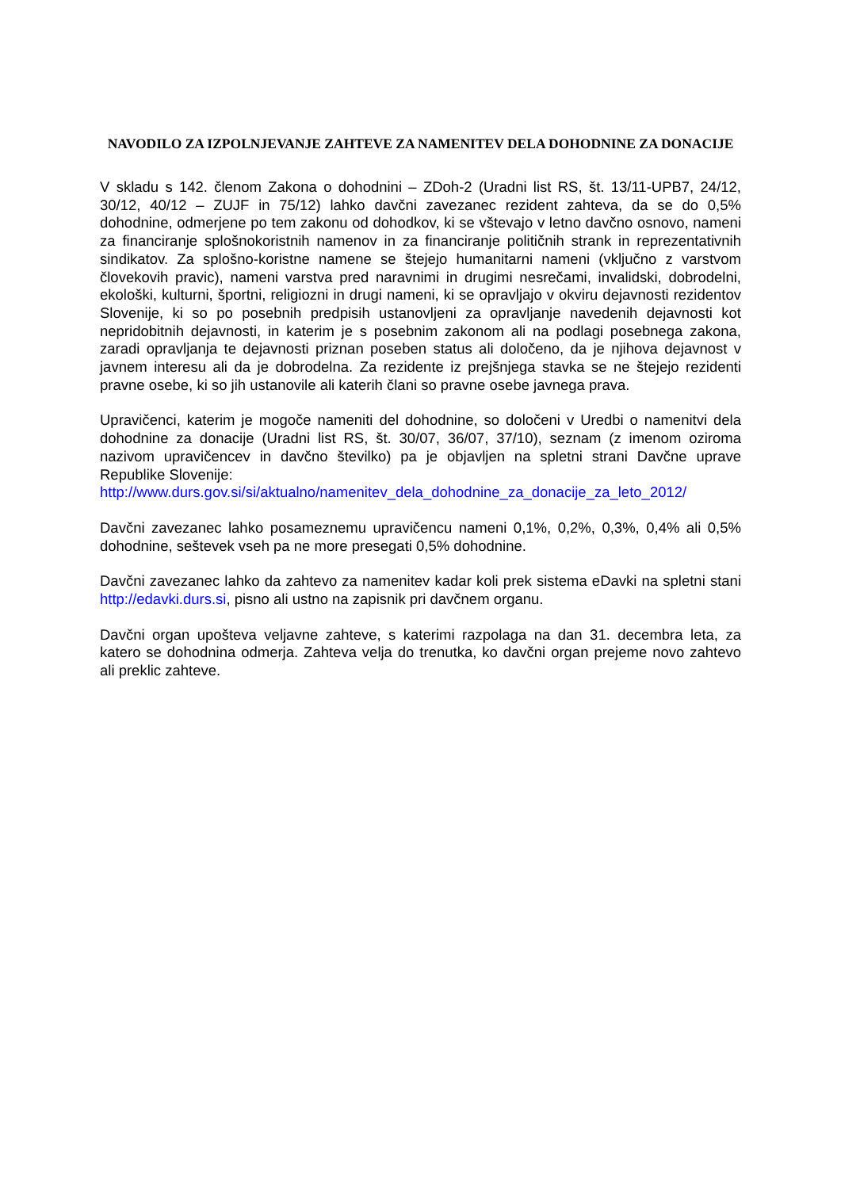NAVODILO ZA IZPOLNJEVANJE ZAHTEVE ZA NAMENITEV DELA DOHODNINE ZA DONACIJE
V skladu s 142. členom Zakona o dohodnini – ZDoh-2 (Uradni list RS, št. 13/11-UPB7, 24/12, 30/12, 40/12 – ZUJF in 75/12) lahko davčni zavezanec rezident zahteva, da se do 0,5% dohodnine, odmerjene po tem zakonu od dohodkov, ki se vštevajo v letno davčno osnovo, nameni za financiranje splošnokoristnih namenov in za financiranje političnih strank in reprezentativnih sindikatov. Za splošno-koristne namene se štejejo humanitarni nameni (vključno z varstvom človekovih pravic), nameni varstva pred naravnimi in drugimi nesrečami, invalidski, dobrodelni, ekološki, kulturni, športni, religiozni in drugi nameni, ki se opravljajo v okviru dejavnosti rezidentov Slovenije, ki so po posebnih predpisih ustanovljeni za opravljanje navedenih dejavnosti kot nepridobitnih dejavnosti, in katerim je s posebnim zakonom ali na podlagi posebnega zakona, zaradi opravljanja te dejavnosti priznan poseben status ali določeno, da je njihova dejavnost v javnem interesu ali da je dobrodelna. Za rezidente iz prejšnjega stavka se ne štejejo rezidenti pravne osebe, ki so jih ustanovile ali katerih člani so pravne osebe javnega prava.
Upravičenci, katerim je mogoče nameniti del dohodnine, so določeni v Uredbi o namenitvi dela dohodnine za donacije (Uradni list RS, št. 30/07, 36/07, 37/10), seznam (z imenom oziroma nazivom upravičencev in davčno številko) pa je objavljen na spletni strani Davčne uprave Republike Slovenije:
http://www.durs.gov.si/si/aktualno/namenitev_dela_dohodnine_za_donacije_za_leto_2012/
Davčni zavezanec lahko posameznemu upravičencu nameni 0,1%, 0,2%, 0,3%, 0,4% ali 0,5% dohodnine, seštevek vseh pa ne more presegati 0,5% dohodnine.
Davčni zavezanec lahko da zahtevo za namenitev kadar koli prek sistema eDavki na spletni stani http://edavki.durs.si, pisno ali ustno na zapisnik pri davčnem organu.
Davčni organ upošteva veljavne zahteve, s katerimi razpolaga na dan 31. decembra leta, za katero se dohodnina odmerja. Zahteva velja do trenutka, ko davčni organ prejeme novo zahtevo ali preklic zahteve.